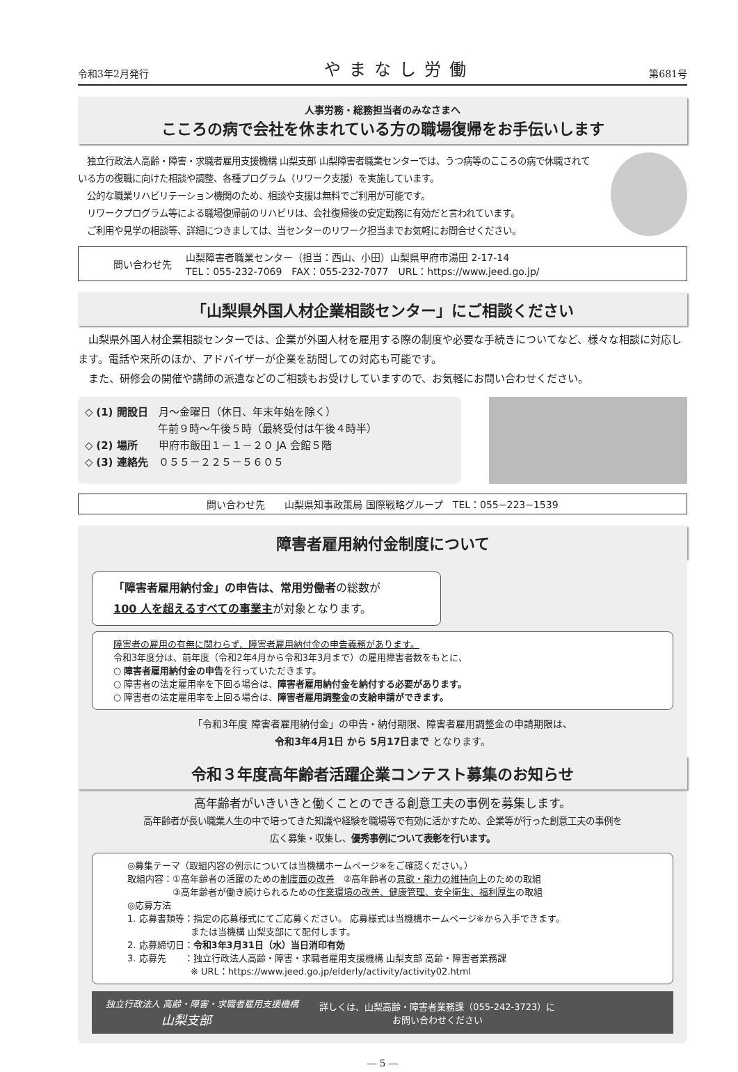令和3年2月発行 やまなし労働 第681号
人事労務・総務担当者のみなさまへ
こころの病で会社を休まれている方の職場復帰をお手伝いします
　独立行政法人高齢・障害・求職者雇用支援機構 山梨支部 山梨障害者職業センターでは、うつ病等のこころの病で休職されている方の復職に向けた相談や調整、各種プログラム（リワーク支援）を実施しています。
　公的な職業リハビリテーション機関のため、相談や支援は無料でご利用が可能です。
　リワークプログラム等による職場復帰前のリハビリは、会社復帰後の安定勤務に有効だと言われています。
　ご利用や見学の相談等、詳細につきましては、当センターのリワーク担当までお気軽にお問合せください。
問い合わせ先 山梨障害者職業センター（担当：西山、小田）山梨県甲府市湯田 2-17-14
TEL：055-232-7069　FAX：055-232-7077　URL：https://www.jeed.go.jp/
「山梨県外国人材企業相談センター」にご相談ください
　山梨県外国人材企業相談センターでは、企業が外国人材を雇用する際の制度や必要な手続きについてなど、様々な相談に対応します。電話や来所のほか、アドバイザーが企業を訪問しての対応も可能です。
　また、研修会の開催や講師の派遣などのご相談もお受けしていますので、お気軽にお問い合わせください。
◇ (1) 開設日　月～金曜日（休日、年末年始を除く）
　　　　　　　午前９時～午後５時（最終受付は午後４時半）
◇ (2) 場所　　甲府市飯田１－１－２０ JA 会館５階
◇ (3) 連絡先　０５５－２２５－５６０５
問い合わせ先　　山梨県知事政策局 国際戦略グループ　TEL：055−223−1539
障害者雇用納付金制度について
「障害者雇用納付金」の申告は、常用労働者の総数が
100 人を超えるすべての事業主が対象となります。
障害者の雇用の有無に関わらず、障害者雇用納付金の申告義務があります。
令和3年度分は、前年度（令和2年4月から令和3年3月まで）の雇用障害者数をもとに、
○ 障害者雇用納付金の申告を行っていただきます。
○ 障害者の法定雇用率を下回る場合は、障害者雇用納付金を納付する必要があります。
○ 障害者の法定雇用率を上回る場合は、障害者雇用調整金の支給申請ができます。
「令和3年度 障害者雇用納付金」の申告・納付期限、障害者雇用調整金の申請期限は、
令和3年4月1日 から 5月17日まで となります。
令和３年度高年齢者活躍企業コンテスト募集のお知らせ
高年齢者がいきいきと働くことのできる創意工夫の事例を募集します。
高年齢者が長い職業人生の中で培ってきた知識や経験を職場等で有効に活かすため、企業等が行った創意工夫の事例を
広く募集・収集し、優秀事例について表彰を行います。
◎募集テーマ（取組内容の例示については当機構ホームページ※をご確認ください。）
取組内容：①高年齢者の活躍のための制度面の改善　②高年齢者の意欲・能力の維持向上のための取組
　　　　　③高年齢者が働き続けられるための作業環境の改善、健康管理、安全衛生、福利厚生の取組
◎応募方法
1. 応募書類等：指定の応募様式にてご応募ください。 応募様式は当機構ホームページ※から入手できます。
　　　　　　　または当機構 山梨支部にて配付します。
2. 応募締切日：令和3年3月31日（水）当日消印有効
3. 応募先　　：独立行政法人高齢・障害・求職者雇用支援機構 山梨支部 高齢・障害者業務課
　　　　　　　※ URL：https://www.jeed.go.jp/elderly/activity/activity02.html
独立行政法人 高齢・障害・求職者雇用支援機構
山梨支部 詳しくは、山梨高齢・障害者業務課（055-242-3723）に
お問い合わせください
― 5 ―